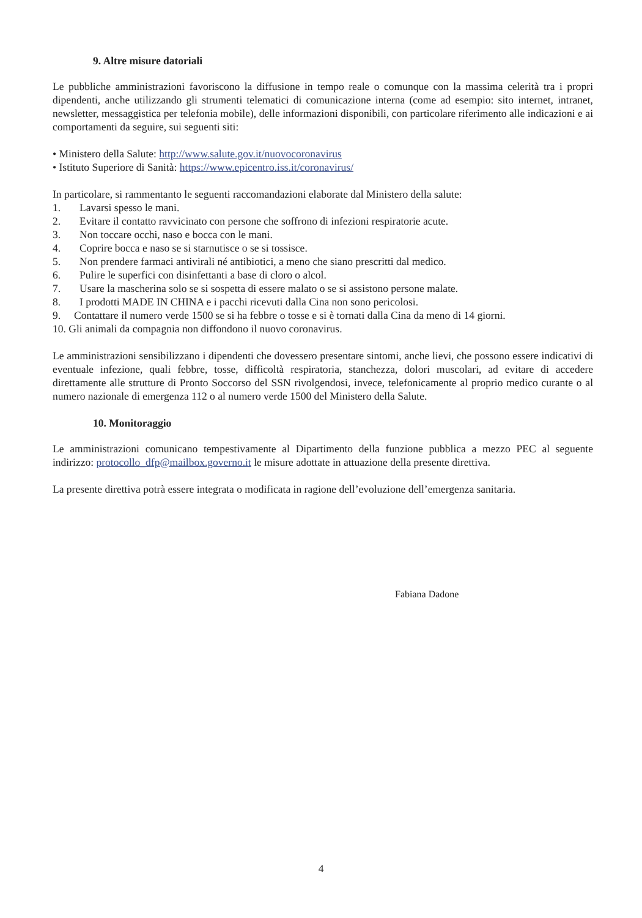9. Altre misure datoriali
Le pubbliche amministrazioni favoriscono la diffusione in tempo reale o comunque con la massima celerità tra i propri dipendenti, anche utilizzando gli strumenti telematici di comunicazione interna (come ad esempio: sito internet, intranet, newsletter, messaggistica per telefonia mobile), delle informazioni disponibili, con particolare riferimento alle indicazioni e ai comportamenti da seguire, sui seguenti siti:
• Ministero della Salute: http://www.salute.gov.it/nuovocoronavirus
• Istituto Superiore di Sanità: https://www.epicentro.iss.it/coronavirus/
In particolare, si rammentanto le seguenti raccomandazioni elaborate dal Ministero della salute:
1. Lavarsi spesso le mani.
2. Evitare il contatto ravvicinato con persone che soffrono di infezioni respiratorie acute.
3. Non toccare occhi, naso e bocca con le mani.
4. Coprire bocca e naso se si starnutisce o se si tossisce.
5. Non prendere farmaci antivirali né antibiotici, a meno che siano prescritti dal medico.
6. Pulire le superfici con disinfettanti a base di cloro o alcol.
7. Usare la mascherina solo se si sospetta di essere malato o se si assistono persone malate.
8. I prodotti MADE IN CHINA e i pacchi ricevuti dalla Cina non sono pericolosi.
9. Contattare il numero verde 1500 se si ha febbre o tosse e si è tornati dalla Cina da meno di 14 giorni.
10. Gli animali da compagnia non diffondono il nuovo coronavirus.
Le amministrazioni sensibilizzano i dipendenti che dovessero presentare sintomi, anche lievi, che possono essere indicativi di eventuale infezione, quali febbre, tosse, difficoltà respiratoria, stanchezza, dolori muscolari, ad evitare di accedere direttamente alle strutture di Pronto Soccorso del SSN rivolgendosi, invece, telefonicamente al proprio medico curante o al numero nazionale di emergenza 112 o al numero verde 1500 del Ministero della Salute.
10. Monitoraggio
Le amministrazioni comunicano tempestivamente al Dipartimento della funzione pubblica a mezzo PEC al seguente indirizzo: protocollo_dfp@mailbox.governo.it le misure adottate in attuazione della presente direttiva.
La presente direttiva potrà essere integrata o modificata in ragione dell’evoluzione dell’emergenza sanitaria.
Fabiana Dadone
4